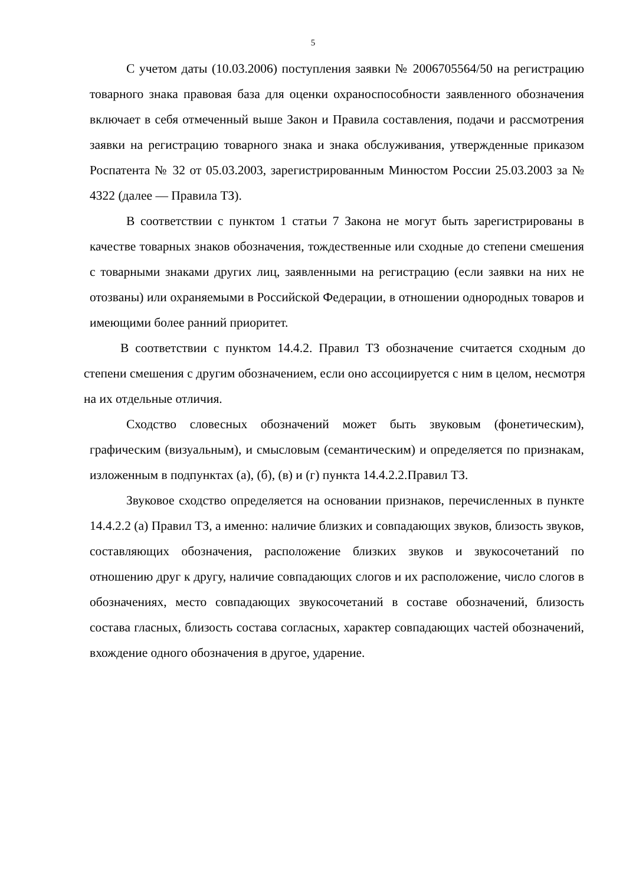5
С учетом даты (10.03.2006) поступления заявки № 2006705564/50 на регистрацию товарного знака правовая база для оценки охраноспособности заявленного обозначения включает в себя отмеченный выше Закон и Правила составления, подачи и рассмотрения заявки на регистрацию товарного знака и знака обслуживания, утвержденные приказом Роспатента № 32 от 05.03.2003, зарегистрированным Минюстом России 25.03.2003 за № 4322 (далее — Правила ТЗ).
В соответствии с пунктом 1 статьи 7 Закона не могут быть зарегистрированы в качестве товарных знаков обозначения, тождественные или сходные до степени смешения с товарными знаками других лиц, заявленными на регистрацию (если заявки на них не отозваны) или охраняемыми в Российской Федерации, в отношении однородных товаров и имеющими более ранний приоритет.
В соответствии с пунктом 14.4.2. Правил ТЗ обозначение считается сходным до степени смешения с другим обозначением, если оно ассоциируется с ним в целом, несмотря на их отдельные отличия.
Сходство словесных обозначений может быть звуковым (фонетическим), графическим (визуальным), и смысловым (семантическим) и определяется по признакам, изложенным в подпунктах (а), (б), (в) и (г) пункта 14.4.2.2.Правил ТЗ.
Звуковое сходство определяется на основании признаков, перечисленных в пункте 14.4.2.2 (а) Правил ТЗ, а именно: наличие близких и совпадающих звуков, близость звуков, составляющих обозначения, расположение близких звуков и звукосочетаний по отношению друг к другу, наличие совпадающих слогов и их расположение, число слогов в обозначениях, место совпадающих звукосочетаний в составе обозначений, близость состава гласных, близость состава согласных, характер совпадающих частей обозначений, вхождение одного обозначения в другое, ударение.